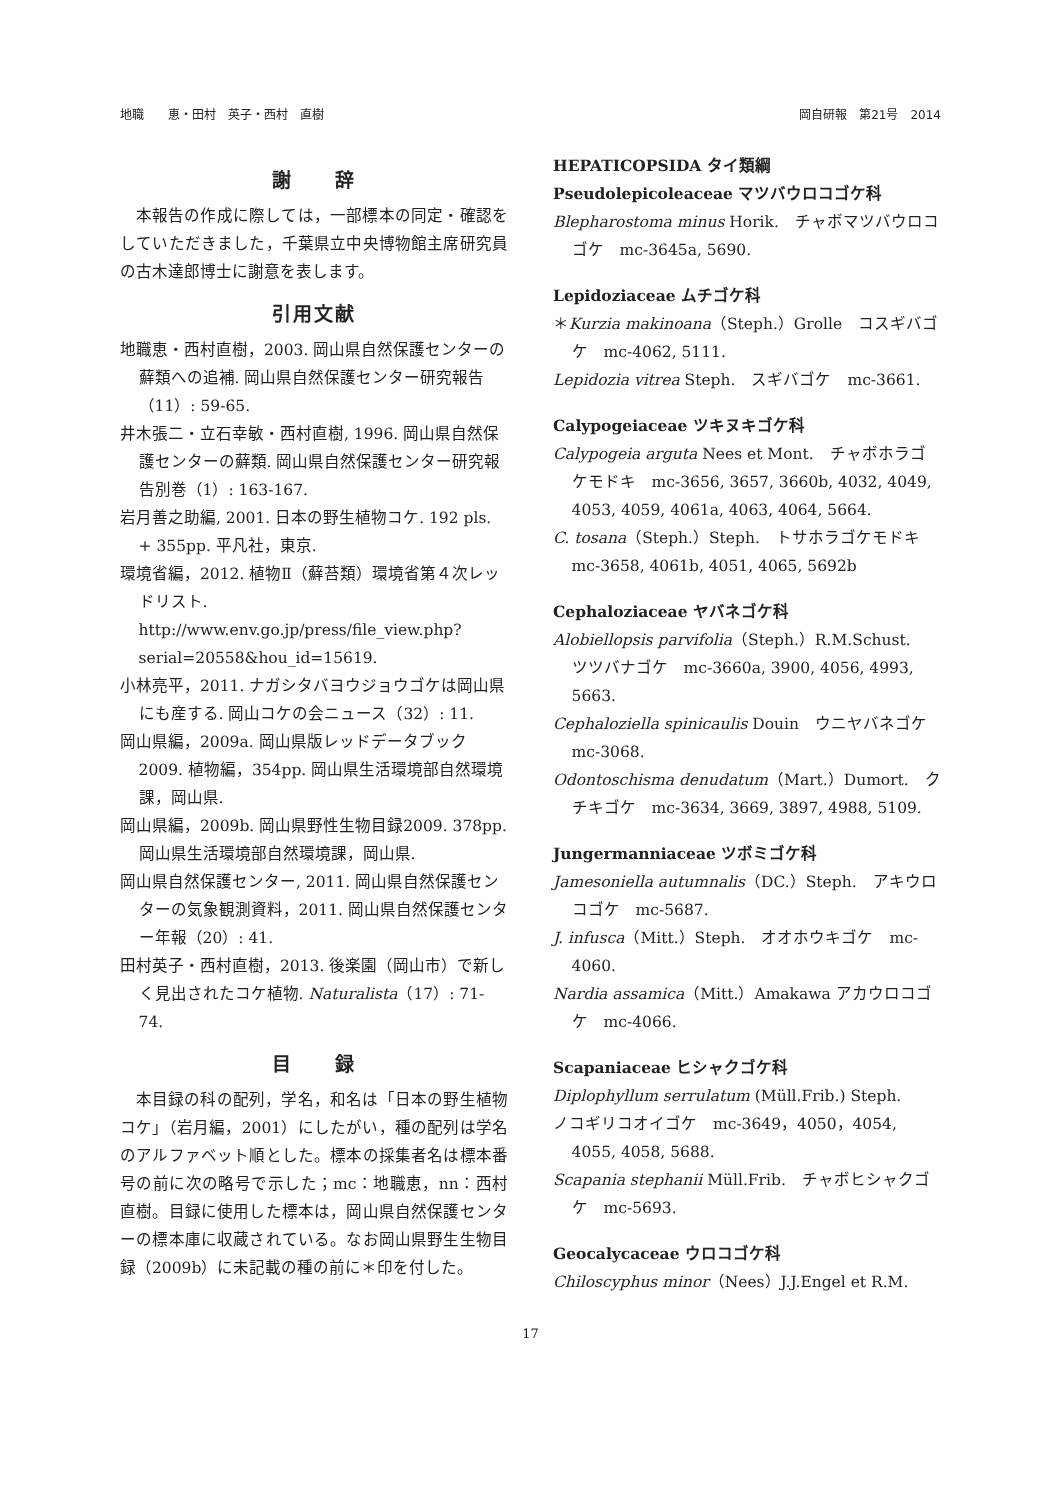地職　　恵・田村　英子・西村　直樹 岡自研報　第21号　2014
謝　　辞
本報告の作成に際しては，一部標本の同定・確認をしていただきました，千葉県立中央博物館主席研究員の古木達郎博士に謝意を表します。
引用文献
地職恵・西村直樹，2003. 岡山県自然保護センターの蘚類への追補. 岡山県自然保護センター研究報告（11）: 59-65.
井木張二・立石幸敏・西村直樹, 1996. 岡山県自然保護センターの蘚類. 岡山県自然保護センター研究報告別巻（1）: 163-167.
岩月善之助編, 2001. 日本の野生植物コケ. 192 pls. + 355pp. 平凡社，東京.
環境省編，2012. 植物Ⅱ（蘚苔類）環境省第４次レッドリスト. http://www.env.go.jp/press/file_view.php?serial=20558&hou_id=15619.
小林亮平，2011. ナガシタバヨウジョウゴケは岡山県にも産する. 岡山コケの会ニュース（32）: 11.
岡山県編，2009a. 岡山県版レッドデータブック2009. 植物編，354pp. 岡山県生活環境部自然環境課，岡山県.
岡山県編，2009b. 岡山県野性生物目録2009. 378pp. 岡山県生活環境部自然環境課，岡山県.
岡山県自然保護センター, 2011. 岡山県自然保護センターの気象観測資料，2011. 岡山県自然保護センター年報（20）: 41.
田村英子・西村直樹，2013. 後楽園（岡山市）で新しく見出されたコケ植物. Naturalista（17）: 71-74.
目　　録
本目録の科の配列，学名，和名は「日本の野生植物コケ」（岩月編，2001）にしたがい，種の配列は学名のアルファベット順とした。標本の採集者名は標本番号の前に次の略号で示した；mc：地職恵，nn：西村直樹。目録に使用した標本は，岡山県自然保護センターの標本庫に収蔵されている。なお岡山県野生生物目録（2009b）に未記載の種の前に＊印を付した。
HEPATICOPSIDA タイ類綱
Pseudolepicoleaceae マツバウロコゴケ科
Blepharostoma minus Horik.　チャボマツバウロコゴケ　mc-3645a, 5690.
Lepidoziaceae ムチゴケ科
＊Kurzia makinoana（Steph.）Grolle　コスギバゴケ　mc-4062, 5111.
Lepidozia vitrea Steph.　スギバゴケ　mc-3661.
Calypogeiaceae ツキヌキゴケ科
Calypogeia arguta Nees et Mont.　チャボホラゴケモドキ　mc-3656, 3657, 3660b, 4032, 4049, 4053, 4059, 4061a, 4063, 4064, 5664.
C. tosana（Steph.）Steph.　トサホラゴケモドキ　mc-3658, 4061b, 4051, 4065, 5692b
Cephaloziaceae ヤバネゴケ科
Alobiellopsis parvifolia（Steph.）R.M.Schust.　ツツバナゴケ　mc-3660a, 3900, 4056, 4993, 5663.
Cephaloziella spinicaulis Douin　ウニヤバネゴケ　mc-3068.
Odontoschisma denudatum（Mart.）Dumort.　クチキゴケ　mc-3634, 3669, 3897, 4988, 5109.
Jungermanniaceae ツボミゴケ科
Jamesoniella autumnalis（DC.）Steph.　アキウロコゴケ　mc-5687.
J. infusca（Mitt.）Steph.　オオホウキゴケ　mc-4060.
Nardia assamica（Mitt.）Amakawa アカウロコゴケ　mc-4066.
Scapaniaceae ヒシャクゴケ科
Diplophyllum serrulatum (Müll.Frib.) Steph.
ノコギリコオイゴケ　mc-3649，4050，4054, 4055, 4058, 5688.
Scapania stephanii Müll.Frib.　チャボヒシャクゴケ　mc-5693.
Geocalycaceae ウロコゴケ科
Chiloscyphus minor（Nees）J.J.Engel et R.M.
17